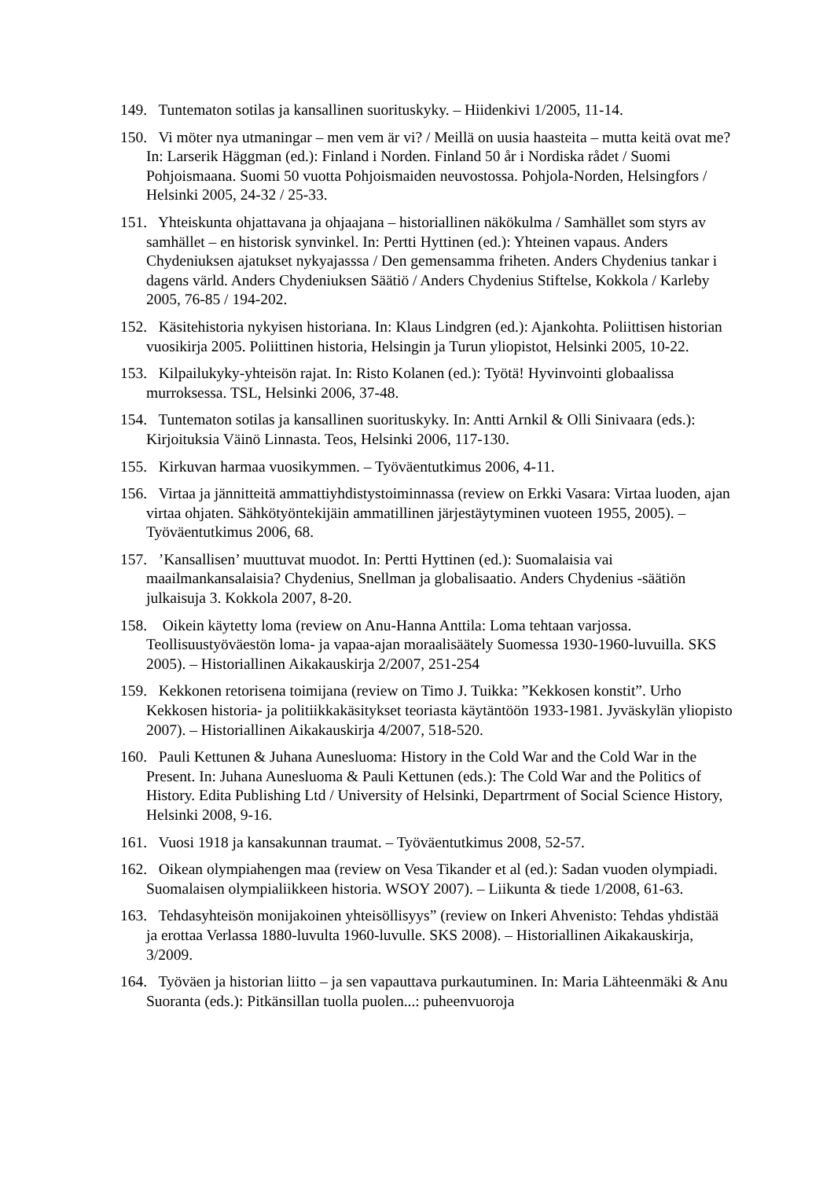149. Tuntematon sotilas ja kansallinen suorituskyky. – Hiidenkivi 1/2005, 11-14.
150. Vi möter nya utmaningar – men vem är vi? / Meillä on uusia haasteita – mutta keitä ovat me? In: Larserik Häggman (ed.): Finland i Norden. Finland 50 år i Nordiska rådet / Suomi Pohjoismaana. Suomi 50 vuotta Pohjoismaiden neuvostossa. Pohjola-Norden, Helsingfors / Helsinki 2005, 24-32 / 25-33.
151. Yhteiskunta ohjattavana ja ohjaajana – historiallinen näkökulma / Samhället som styrs av samhället – en historisk synvinkel. In: Pertti Hyttinen (ed.): Yhteinen vapaus. Anders Chydeniuksen ajatukset nykyajasssa / Den gemensamma friheten. Anders Chydenius tankar i dagens värld. Anders Chydeniuksen Säätiö / Anders Chydenius Stiftelse, Kokkola / Karleby 2005, 76-85 / 194-202.
152. Käsitehistoria nykyisen historiana. In: Klaus Lindgren (ed.): Ajankohta. Poliittisen historian vuosikirja 2005. Poliittinen historia, Helsingin ja Turun yliopistot, Helsinki 2005, 10-22.
153. Kilpailukyky-yhteisön rajat. In: Risto Kolanen (ed.): Työtä! Hyvinvointi globaalissa murroksessa. TSL, Helsinki 2006, 37-48.
154. Tuntematon sotilas ja kansallinen suorituskyky. In: Antti Arnkil & Olli Sinivaara (eds.): Kirjoituksia Väinö Linnasta. Teos, Helsinki 2006, 117-130.
155. Kirkuvan harmaa vuosikymmen. – Työväentutkimus 2006, 4-11.
156. Virtaa ja jännitteitä ammattiyhdistystoiminnassa (review on Erkki Vasara: Virtaa luoden, ajan virtaa ohjaten. Sähkötyöntekijäin ammatillinen järjestäytyminen vuoteen 1955, 2005). – Työväentutkimus 2006, 68.
157. ’Kansallisen’ muuttuvat muodot. In: Pertti Hyttinen (ed.): Suomalaisia vai maailmankansalaisia? Chydenius, Snellman ja globalisaatio. Anders Chydenius -säätiön julkaisuja 3. Kokkola 2007, 8-20.
158. Oikein käytetty loma (review on Anu-Hanna Anttila: Loma tehtaan varjossa. Teollisuustyöväestön loma- ja vapaa-ajan moraalisäätely Suomessa 1930-1960-luvuilla. SKS 2005). – Historiallinen Aikakauskirja 2/2007, 251-254
159. Kekkonen retorisena toimijana (review on Timo J. Tuikka: ”Kekkosen konstit”. Urho Kekkosen historia- ja politiikkakäsitykset teoriasta käytäntöön 1933-1981. Jyväskylän yliopisto 2007). – Historiallinen Aikakauskirja 4/2007, 518-520.
160. Pauli Kettunen & Juhana Aunesluoma: History in the Cold War and the Cold War in the Present. In: Juhana Aunesluoma & Pauli Kettunen (eds.): The Cold War and the Politics of History. Edita Publishing Ltd / University of Helsinki, Departrment of Social Science History, Helsinki 2008, 9-16.
161. Vuosi 1918 ja kansakunnan traumat. – Työväentutkimus 2008, 52-57.
162. Oikean olympiahengen maa (review on Vesa Tikander et al (ed.): Sadan vuoden olympiadi. Suomalaisen olympialiikkeen historia. WSOY 2007). – Liikunta & tiede 1/2008, 61-63.
163. Tehdasyhteisön monijakoinen yhteisöllisyys” (review on Inkeri Ahvenisto: Tehdas yhdistää ja erottaa Verlassa 1880-luvulta 1960-luvulle. SKS 2008). – Historiallinen Aikakauskirja, 3/2009.
164. Työväen ja historian liitto – ja sen vapauttava purkautuminen. In: Maria Lähteenmäki & Anu Suoranta (eds.): Pitkänsillan tuolla puolen...: puheenvuoroja